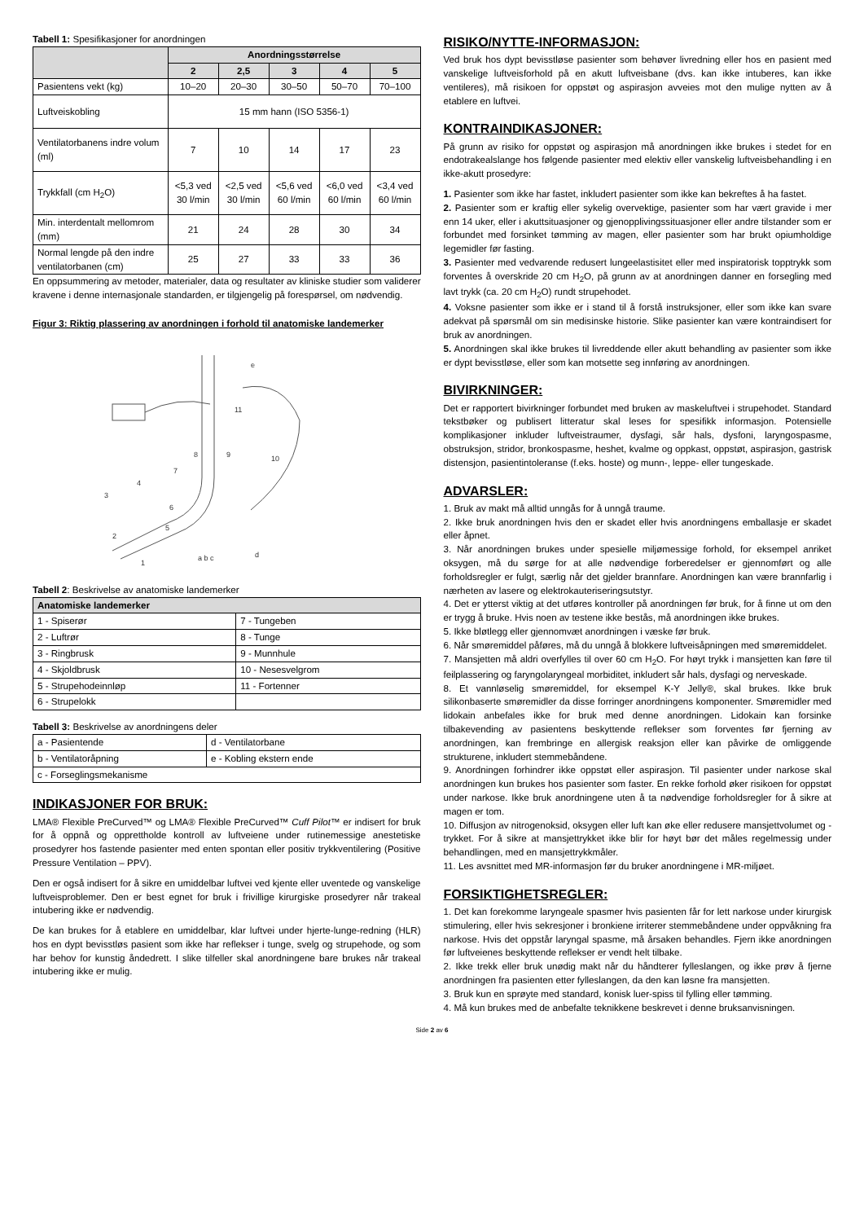Tabell 1: Spesifikasjoner for anordningen
| | Anordningsstørrelse | | | | |
| --- | --- | --- | --- | --- | --- |
| | 2 | 2,5 | 3 | 4 | 5 |
| Pasientens vekt (kg) | 10–20 | 20–30 | 30–50 | 50–70 | 70–100 |
| Luftveiskobling | 15 mm hann (ISO 5356-1) | | | | |
| Ventilatorbanens indre volum (ml) | 7 | 10 | 14 | 17 | 23 |
| Trykkfall (cm H<sub>2</sub>O) | <5,3 ved 30 l/min | <2,5 ved 30 l/min | <5,6 ved 60 l/min | <6,0 ved 60 l/min | <3,4 ved 60 l/min |
| Min. interdentalt mellomrom (mm) | 21 | 24 | 28 | 30 | 34 |
| Normal lengde på den indre ventilatorbanen (cm) | 25 | 27 | 33 | 33 | 36 |
En oppsummering av metoder, materialer, data og resultater av kliniske studier som validerer kravene i denne internasjonale standarden, er tilgjengelig på forespørsel, om nødvendig.
Figur 3: Riktig plassering av anordningen i forhold til anatomiske landemerker
e
11
9
10
8
7
4
3
6
5
2
1
a b c
d
Tabell 2: Beskrivelse av anatomiske landemerker
| Anatomiske landemerker | |
| --- | --- |
| 1 - Spiserør | 7 - Tungeben |
| 2 - Luftrør | 8 - Tunge |
| 3 - Ringbrusk | 9 - Munnhule |
| 4 - Skjoldbrusk | 10 - Nesesvelgrom |
| 5 - Strupehodeinnløp | 11 - Fortenner |
| 6 - Strupelokk | |
Tabell 3: Beskrivelse av anordningens deler
| a - Pasientende | d - Ventilatorbane |
| b - Ventilatoråpning | e - Kobling ekstern ende |
| c - Forseglingsmekanisme | |
INDIKASJONER FOR BRUK:
LMA® Flexible PreCurved™ og LMA® Flexible PreCurved™ Cuff Pilot™ er indisert for bruk for å oppnå og opprettholde kontroll av luftveiene under rutinemessige anestetiske prosedyrer hos fastende pasienter med enten spontan eller positiv trykkventilering (Positive Pressure Ventilation – PPV).
Den er også indisert for å sikre en umiddelbar luftvei ved kjente eller uventede og vanskelige luftveisproblemer. Den er best egnet for bruk i frivillige kirurgiske prosedyrer når trakeal intubering ikke er nødvendig.
De kan brukes for å etablere en umiddelbar, klar luftvei under hjerte-lunge-redning (HLR) hos en dypt bevisstløs pasient som ikke har reflekser i tunge, svelg og strupehode, og som har behov for kunstig åndedrett. I slike tilfeller skal anordningene bare brukes når trakeal intubering ikke er mulig.
RISIKO/NYTTE-INFORMASJON:
Ved bruk hos dypt bevisstløse pasienter som behøver livredning eller hos en pasient med vanskelige luftveisforhold på en akutt luftveisbane (dvs. kan ikke intuberes, kan ikke ventileres), må risikoen for oppstøt og aspirasjon avveies mot den mulige nytten av å etablere en luftvei.
KONTRAINDIKASJONER:
På grunn av risiko for oppstøt og aspirasjon må anordningen ikke brukes i stedet for en endotrakealslange hos følgende pasienter med elektiv eller vanskelig luftveisbehandling i en ikke-akutt prosedyre:
1. Pasienter som ikke har fastet, inkludert pasienter som ikke kan bekreftes å ha fastet.
2. Pasienter som er kraftig eller sykelig overvektige, pasienter som har vært gravide i mer enn 14 uker, eller i akuttsituasjoner og gjenopplivingssituasjoner eller andre tilstander som er forbundet med forsinket tømming av magen, eller pasienter som har brukt opiumholdige legemidler før fasting.
3. Pasienter med vedvarende redusert lungeelastisitet eller med inspiratorisk topptrykk som forventes å overskride 20 cm H<sub>2</sub>O, på grunn av at anordningen danner en forsegling med lavt trykk (ca. 20 cm H<sub>2</sub>O) rundt strupehodet.
4. Voksne pasienter som ikke er i stand til å forstå instruksjoner, eller som ikke kan svare adekvat på spørsmål om sin medisinske historie. Slike pasienter kan være kontraindisert for bruk av anordningen.
5. Anordningen skal ikke brukes til livreddende eller akutt behandling av pasienter som ikke er dypt bevisstløse, eller som kan motsette seg innføring av anordningen.
BIVIRKNINGER:
Det er rapportert bivirkninger forbundet med bruken av maskeluftvei i strupehodet. Standard tekstbøker og publisert litteratur skal leses for spesifikk informasjon. Potensielle komplikasjoner inkluder luftveistraumer, dysfagi, sår hals, dysfoni, laryngospasme, obstruksjon, stridor, bronkospasme, heshet, kvalme og oppkast, oppstøt, aspirasjon, gastrisk distensjon, pasientintoleranse (f.eks. hoste) og munn-, leppe- eller tungeskade.
ADVARSLER:
1. Bruk av makt må alltid unngås for å unngå traume.
2. Ikke bruk anordningen hvis den er skadet eller hvis anordningens emballasje er skadet eller åpnet.
3. Når anordningen brukes under spesielle miljømessige forhold, for eksempel anriket oksygen, må du sørge for at alle nødvendige forberedelser er gjennomført og alle forholdsregler er fulgt, særlig når det gjelder brannfare. Anordningen kan være brannfarlig i nærheten av lasere og elektrokauteriseringsutstyr.
4. Det er ytterst viktig at det utføres kontroller på anordningen før bruk, for å finne ut om den er trygg å bruke. Hvis noen av testene ikke bestås, må anordningen ikke brukes.
5. Ikke bløtlegg eller gjennomvæt anordningen i væske før bruk.
6. Når smøremiddel påføres, må du unngå å blokkere luftveisåpningen med smøremiddelet.
7. Mansjetten må aldri overfylles til over 60 cm H<sub>2</sub>O. For høyt trykk i mansjetten kan føre til feilplassering og faryngolaryngeal morbiditet, inkludert sår hals, dysfagi og nerveskade.
8. Et vannløselig smøremiddel, for eksempel K-Y Jelly®, skal brukes. Ikke bruk silikonbaserte smøremidler da disse forringer anordningens komponenter. Smøremidler med lidokain anbefales ikke for bruk med denne anordningen. Lidokain kan forsinke tilbakevending av pasientens beskyttende reflekser som forventes før fjerning av anordningen, kan frembringe en allergisk reaksjon eller kan påvirke de omliggende strukturene, inkludert stemmebåndene.
9. Anordningen forhindrer ikke oppstøt eller aspirasjon. Til pasienter under narkose skal anordningen kun brukes hos pasienter som faster. En rekke forhold øker risikoen for oppstøt under narkose. Ikke bruk anordningene uten å ta nødvendige forholdsregler for å sikre at magen er tom.
10. Diffusjon av nitrogenoksid, oksygen eller luft kan øke eller redusere mansjettvolumet og -trykket. For å sikre at mansjettrykket ikke blir for høyt bør det måles regelmessig under behandlingen, med en mansjettrykkmåler.
11. Les avsnittet med MR-informasjon før du bruker anordningene i MR-miljøet.
FORSIKTIGHETSREGLER:
1. Det kan forekomme laryngeale spasmer hvis pasienten får for lett narkose under kirurgisk stimulering, eller hvis sekresjoner i bronkiene irriterer stemmebåndene under oppvåkning fra narkose. Hvis det oppstår laryngal spasme, må årsaken behandles. Fjern ikke anordningen før luftveienes beskyttende reflekser er vendt helt tilbake.
2. Ikke trekk eller bruk unødig makt når du håndterer fylleslangen, og ikke prøv å fjerne anordningen fra pasienten etter fylleslangen, da den kan løsne fra mansjetten.
3. Bruk kun en sprøyte med standard, konisk luer-spiss til fylling eller tømming.
4. Må kun brukes med de anbefalte teknikkene beskrevet i denne bruksanvisningen.
Side 2 av 6